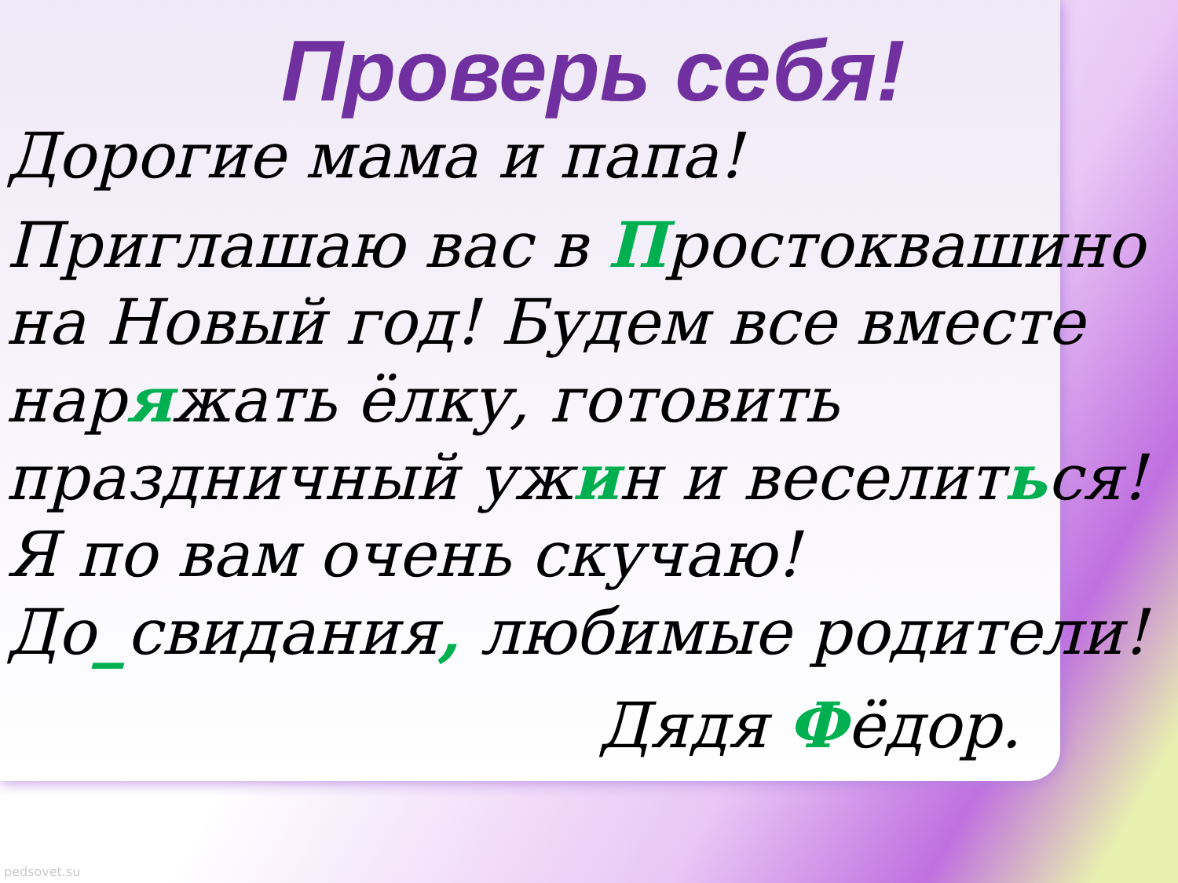Проверь себя!
Дорогие мама и папа!
Приглашаю вас в Простоквашино на Новый год! Будем все вместе наряжать ёлку, готовить праздничный ужин и веселиться! Я по вам очень скучаю!
До_свидания, любимые родители!
Дядя Фёдор.
pedsovet.su